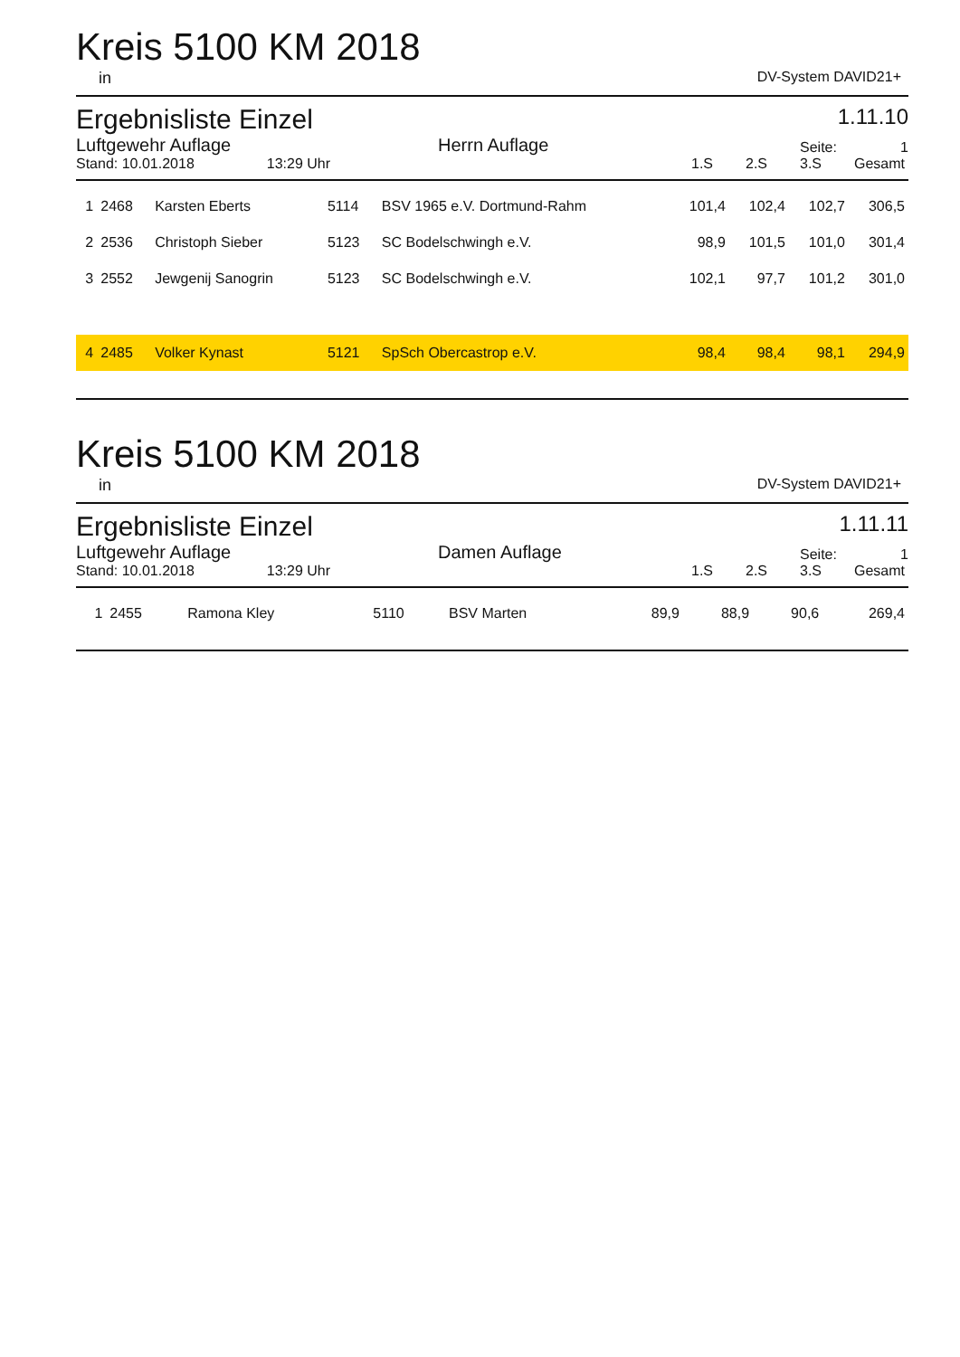Kreis 5100 KM 2018
in DV-System DAVID21+
Ergebnisliste Einzel
1.11.10
Luftgewehr Auflage Herrn Auflage Seite: 1 Stand: 10.01.2018 13:29 Uhr 1.S 2.S 3.S Gesamt
| 1 | 2468 | Karsten Eberts | 5114 | BSV 1965 e.V. Dortmund-Rahm | 101,4 | 102,4 | 102,7 | 306,5 |
| 2 | 2536 | Christoph Sieber | 5123 | SC Bodelschwingh e.V. | 98,9 | 101,5 | 101,0 | 301,4 |
| 3 | 2552 | Jewgenij Sanogrin | 5123 | SC Bodelschwingh e.V. | 102,1 | 97,7 | 101,2 | 301,0 |
| 4 | 2485 | Volker Kynast | 5121 | SpSch Obercastrop e.V. | 98,4 | 98,4 | 98,1 | 294,9 |
Kreis 5100 KM 2018
in DV-System DAVID21+
Ergebnisliste Einzel
1.11.11
Luftgewehr Auflage Damen Auflage Seite: 1 Stand: 10.01.2018 13:29 Uhr 1.S 2.S 3.S Gesamt
| 1 | 2455 | Ramona Kley | 5110 | BSV Marten | 89,9 | 88,9 | 90,6 | 269,4 |